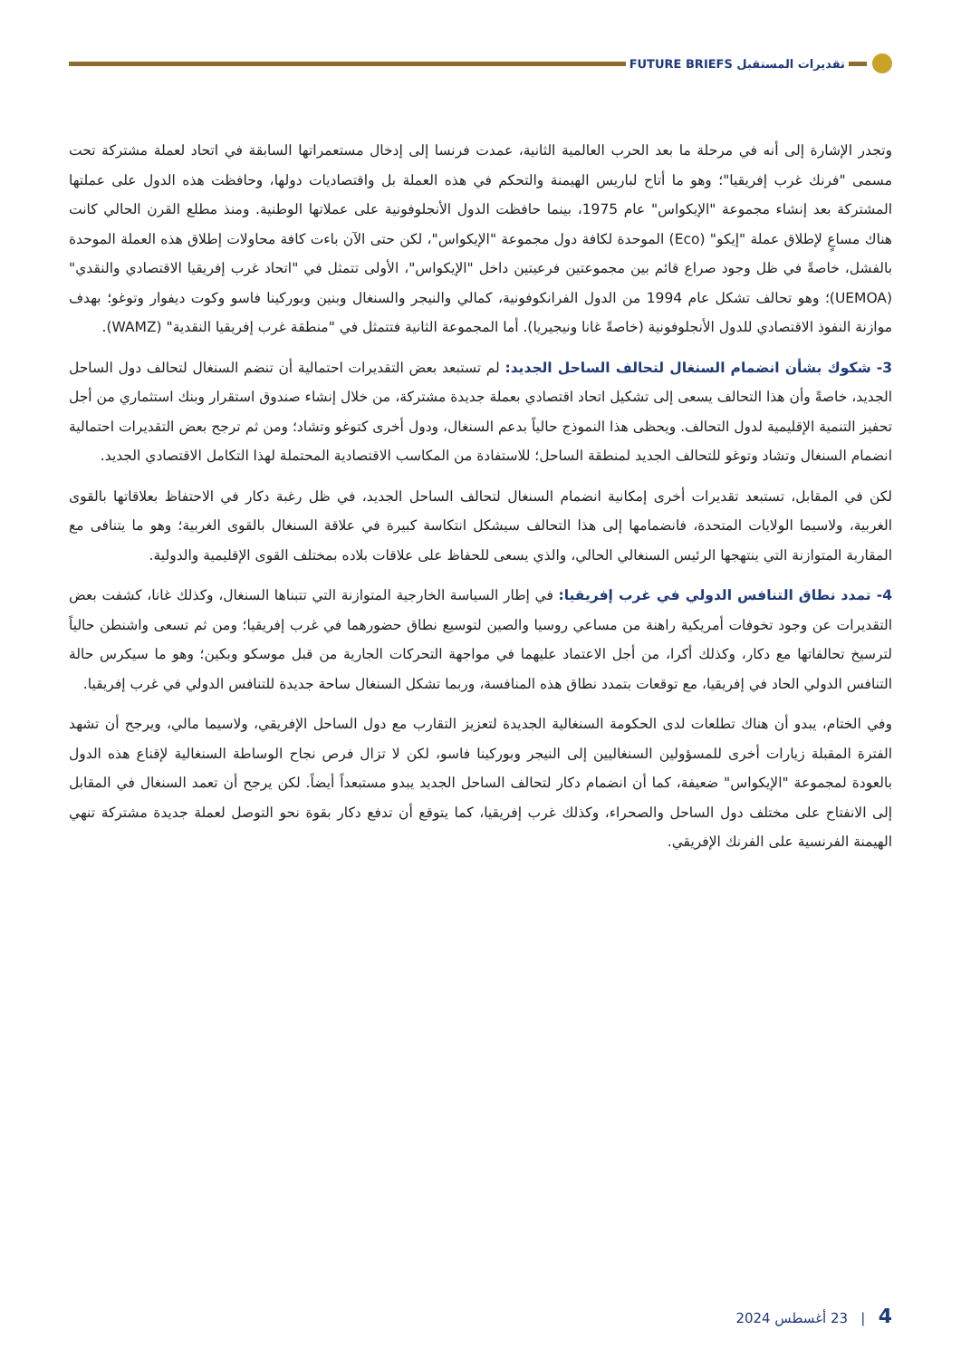تقديرات المستقبل FUTURE BRIEFS
وتجدر الإشارة إلى أنه في مرحلة ما بعد الحرب العالمية الثانية، عمدت فرنسا إلى إدخال مستعمراتها السابقة في اتحاد لعملة مشتركة تحت مسمى "فرنك غرب إفريقيا"؛ وهو ما أتاح لباريس الهيمنة والتحكم في هذه العملة بل واقتصاديات دولها، وحافظت هذه الدول على عملتها المشتركة بعد إنشاء مجموعة "الإيكواس" عام 1975، بينما حافظت الدول الأنجلوفونية على عملاتها الوطنية. ومنذ مطلع القرن الحالي كانت هناك مساعٍ لإطلاق عملة "إيكو" (Eco) الموحدة لكافة دول مجموعة "الإيكواس"، لكن حتى الآن باءت كافة محاولات إطلاق هذه العملة الموحدة بالفشل، خاصةً في ظل وجود صراع قائم بين مجموعتين فرعيتين داخل "الإيكواس"، الأولى تتمثل في "اتحاد غرب إفريقيا الاقتصادي والنقدي" (UEMOA)؛ وهو تحالف تشكل عام 1994 من الدول الفرانكوفونية، كمالي والنيجر والسنغال وبنين وبوركينا فاسو وكوت ديفوار وتوغو؛ بهدف موازنة النفوذ الاقتصادي للدول الأنجلوفونية (خاصةً غانا ونيجيريا). أما المجموعة الثانية فتتمثل في "منطقة غرب إفريقيا النقدية" (WAMZ).
3- شكوك بشأن انضمام السنغال لتحالف الساحل الجديد: لم تستبعد بعض التقديرات احتمالية أن تنضم السنغال لتحالف دول الساحل الجديد، خاصةً وأن هذا التحالف يسعى إلى تشكيل اتحاد اقتصادي بعملة جديدة مشتركة، من خلال إنشاء صندوق استقرار وبنك استثماري من أجل تحفيز التنمية الإقليمية لدول التحالف. ويحظى هذا النموذج حالياً بدعم السنغال، ودول أخرى كتوغو وتشاد؛ ومن ثم ترجح بعض التقديرات احتمالية انضمام السنغال وتشاد وتوغو للتحالف الجديد لمنطقة الساحل؛ للاستفادة من المكاسب الاقتصادية المحتملة لهذا التكامل الاقتصادي الجديد.
لكن في المقابل، تستبعد تقديرات أخرى إمكانية انضمام السنغال لتحالف الساحل الجديد، في ظل رغبة دكار في الاحتفاظ بعلاقاتها بالقوى الغربية، ولاسيما الولايات المتحدة، فانضمامها إلى هذا التحالف سيشكل انتكاسة كبيرة في علاقة السنغال بالقوى الغربية؛ وهو ما يتنافى مع المقاربة المتوازنة التي ينتهجها الرئيس السنغالي الحالي، والذي يسعى للحفاظ على علاقات بلاده بمختلف القوى الإقليمية والدولية.
4- تمدد نطاق التنافس الدولي في غرب إفريقيا: في إطار السياسة الخارجية المتوازنة التي تتبناها السنغال، وكذلك غانا، كشفت بعض التقديرات عن وجود تخوفات أمريكية راهنة من مساعي روسيا والصين لتوسيع نطاق حضورهما في غرب إفريقيا؛ ومن ثم تسعى واشنطن حالياً لترسيخ تحالفاتها مع دكار، وكذلك أكرا، من أجل الاعتماد عليهما في مواجهة التحركات الجارية من قبل موسكو وبكين؛ وهو ما سيكرس حالة التنافس الدولي الحاد في إفريقيا، مع توقعات بتمدد نطاق هذه المنافسة، وربما تشكل السنغال ساحة جديدة للتنافس الدولي في غرب إفريقيا.
وفي الختام، يبدو أن هناك تطلعات لدى الحكومة السنغالية الجديدة لتعزيز التقارب مع دول الساحل الإفريقي، ولاسيما مالي، ويرجح أن تشهد الفترة المقبلة زيارات أخرى للمسؤولين السنغاليين إلى النيجر وبوركينا فاسو، لكن لا تزال فرص نجاح الوساطة السنغالية لإقناع هذه الدول بالعودة لمجموعة "الإيكواس" ضعيفة، كما أن انضمام دكار لتحالف الساحل الجديد يبدو مستبعداً أيضاً. لكن يرجح أن تعمد السنغال في المقابل إلى الانفتاح على مختلف دول الساحل والصحراء، وكذلك غرب إفريقيا، كما يتوقع أن تدفع دكار بقوة نحو التوصل لعملة جديدة مشتركة تنهي الهيمنة الفرنسية على الفرنك الإفريقي.
4 | 23 أغسطس 2024